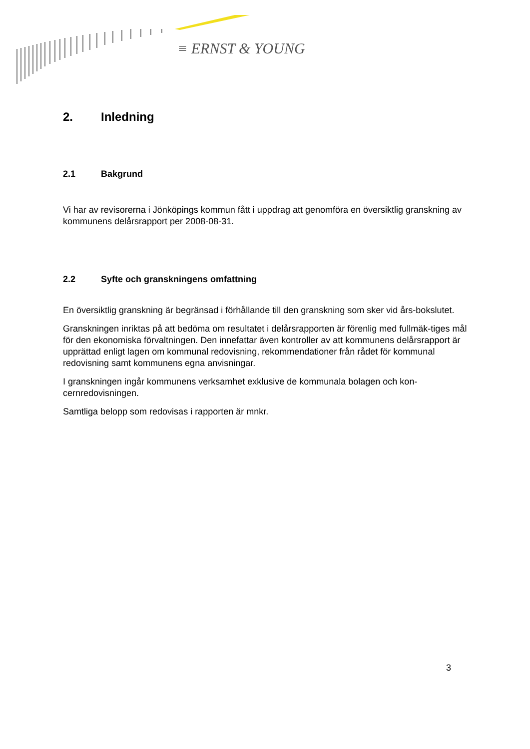≡ ERNST & YOUNG
2. Inledning
2.1 Bakgrund
Vi har av revisorerna i Jönköpings kommun fått i uppdrag att genomföra en översiktlig granskning av kommunens delårsrapport per 2008-08-31.
2.2 Syfte och granskningens omfattning
En översiktlig granskning är begränsad i förhållande till den granskning som sker vid års-bokslutet.
Granskningen inriktas på att bedöma om resultatet i delårsrapporten är förenlig med fullmäk-tiges mål för den ekonomiska förvaltningen. Den innefattar även kontroller av att kommunens delårsrapport är upprättad enligt lagen om kommunal redovisning, rekommendationer från rådet för kommunal redovisning samt kommunens egna anvisningar.
I granskningen ingår kommunens verksamhet exklusive de kommunala bolagen och kon-cernredovisningen.
Samtliga belopp som redovisas i rapporten är mnkr.
3